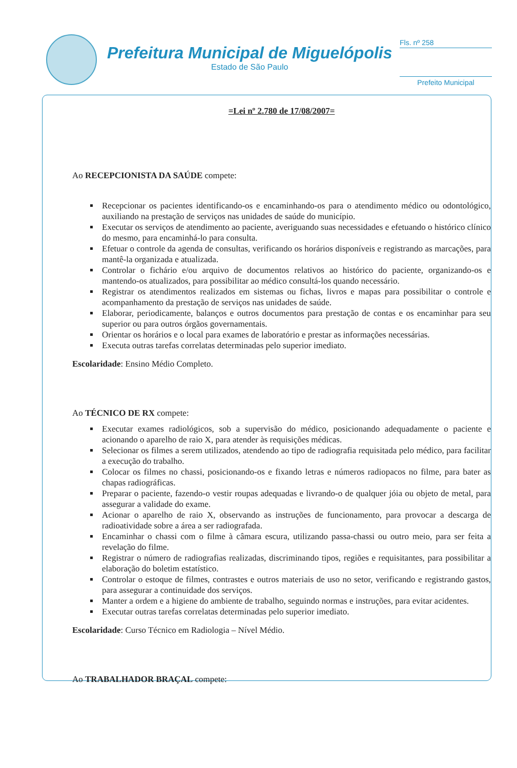Prefeitura Municipal de Miguelópolis
Estado de São Paulo
Fls. nº 258
Prefeito Municipal
=Lei nº 2.780 de 17/08/2007=
Ao RECEPCIONISTA DA SAÚDE compete:
Recepcionar os pacientes identificando-os e encaminhando-os para o atendimento médico ou odontológico, auxiliando na prestação de serviços nas unidades de saúde do município.
Executar os serviços de atendimento ao paciente, averiguando suas necessidades e efetuando o histórico clínico do mesmo, para encaminhá-lo para consulta.
Efetuar o controle da agenda de consultas, verificando os horários disponíveis e registrando as marcações, para mantê-la organizada e atualizada.
Controlar o fichário e/ou arquivo de documentos relativos ao histórico do paciente, organizando-os e mantendo-os atualizados, para possibilitar ao médico consultá-los quando necessário.
Registrar os atendimentos realizados em sistemas ou fichas, livros e mapas para possibilitar o controle e acompanhamento da prestação de serviços nas unidades de saúde.
Elaborar, periodicamente, balanços e outros documentos para prestação de contas e os encaminhar para seu superior ou para outros órgãos governamentais.
Orientar os horários e o local para exames de laboratório e prestar as informações necessárias.
Executa outras tarefas correlatas determinadas pelo superior imediato.
Escolaridade: Ensino Médio Completo.
Ao TÉCNICO DE RX compete:
Executar exames radiológicos, sob a supervisão do médico, posicionando adequadamente o paciente e acionando o aparelho de raio X, para atender às requisições médicas.
Selecionar os filmes a serem utilizados, atendendo ao tipo de radiografia requisitada pelo médico, para facilitar a execução do trabalho.
Colocar os filmes no chassi, posicionando-os e fixando letras e números radiopacos no filme, para bater as chapas radiográficas.
Preparar o paciente, fazendo-o vestir roupas adequadas e livrando-o de qualquer jóia ou objeto de metal, para assegurar a validade do exame.
Acionar o aparelho de raio X, observando as instruções de funcionamento, para provocar a descarga de radioatividade sobre a área a ser radiografada.
Encaminhar o chassi com o filme à câmara escura, utilizando passa-chassi ou outro meio, para ser feita a revelação do filme.
Registrar o número de radiografias realizadas, discriminando tipos, regiões e requisitantes, para possibilitar a elaboração do boletim estatístico.
Controlar o estoque de filmes, contrastes e outros materiais de uso no setor, verificando e registrando gastos, para assegurar a continuidade dos serviços.
Manter a ordem e a higiene do ambiente de trabalho, seguindo normas e instruções, para evitar acidentes.
Executar outras tarefas correlatas determinadas pelo superior imediato.
Escolaridade: Curso Técnico em Radiologia – Nível Médio.
Ao TRABALHADOR BRAÇAL compete: